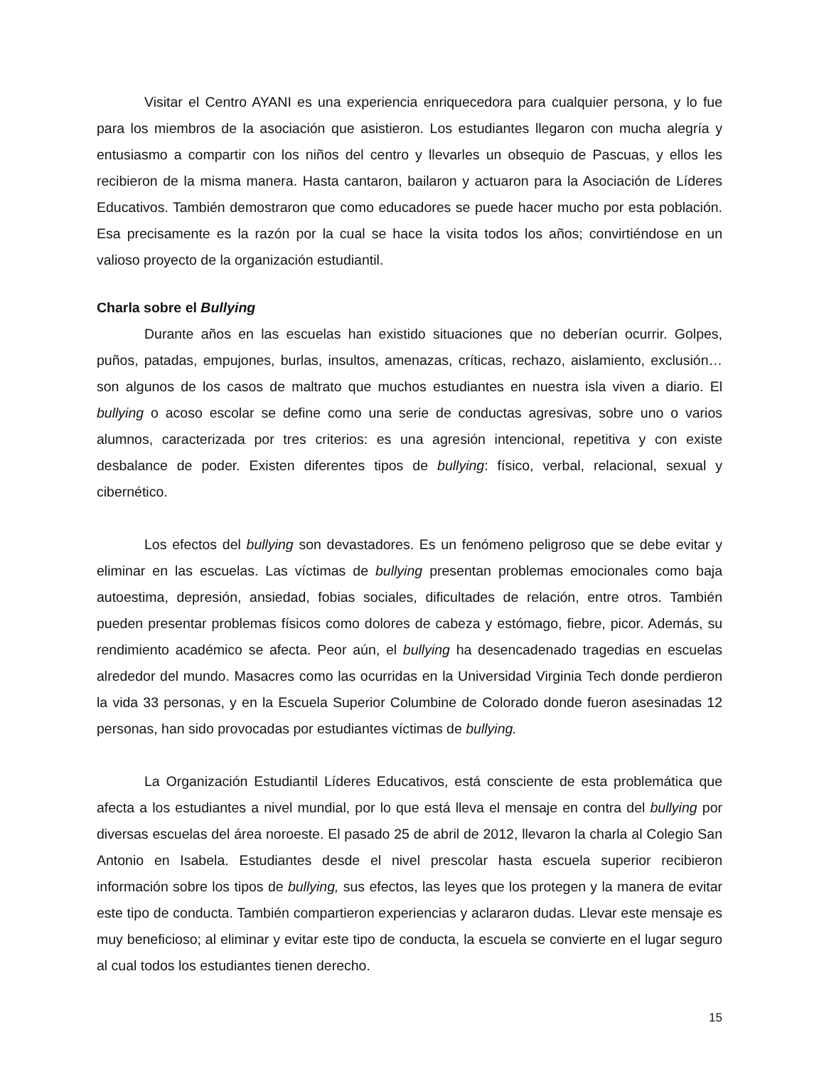Visitar el Centro AYANI es una experiencia enriquecedora para cualquier persona, y lo fue para los miembros de la asociación que asistieron. Los estudiantes llegaron con mucha alegría y entusiasmo a compartir con los niños del centro y llevarles un obsequio de Pascuas, y ellos les recibieron de la misma manera. Hasta cantaron, bailaron y actuaron para la Asociación de Líderes Educativos. También demostraron que como educadores se puede hacer mucho por esta población. Esa precisamente es la razón por la cual se hace la visita todos los años; convirtiéndose en un valioso proyecto de la organización estudiantil.
Charla sobre el Bullying
Durante años en las escuelas han existido situaciones que no deberían ocurrir. Golpes, puños, patadas, empujones, burlas, insultos, amenazas, críticas, rechazo, aislamiento, exclusión… son algunos de los casos de maltrato que muchos estudiantes en nuestra isla viven a diario. El bullying o acoso escolar se define como una serie de conductas agresivas, sobre uno o varios alumnos, caracterizada por tres criterios: es una agresión intencional, repetitiva y con existe desbalance de poder. Existen diferentes tipos de bullying: físico, verbal, relacional, sexual y cibernético.
Los efectos del bullying son devastadores. Es un fenómeno peligroso que se debe evitar y eliminar en las escuelas. Las víctimas de bullying presentan problemas emocionales como baja autoestima, depresión, ansiedad, fobias sociales, dificultades de relación, entre otros. También pueden presentar problemas físicos como dolores de cabeza y estómago, fiebre, picor. Además, su rendimiento académico se afecta. Peor aún, el bullying ha desencadenado tragedias en escuelas alrededor del mundo. Masacres como las ocurridas en la Universidad Virginia Tech donde perdieron la vida 33 personas, y en la Escuela Superior Columbine de Colorado donde fueron asesinadas 12 personas, han sido provocadas por estudiantes víctimas de bullying.
La Organización Estudiantil Líderes Educativos, está consciente de esta problemática que afecta a los estudiantes a nivel mundial, por lo que está lleva el mensaje en contra del bullying por diversas escuelas del área noroeste. El pasado 25 de abril de 2012, llevaron la charla al Colegio San Antonio en Isabela. Estudiantes desde el nivel prescolar hasta escuela superior recibieron información sobre los tipos de bullying, sus efectos, las leyes que los protegen y la manera de evitar este tipo de conducta. También compartieron experiencias y aclararon dudas. Llevar este mensaje es muy beneficioso; al eliminar y evitar este tipo de conducta, la escuela se convierte en el lugar seguro al cual todos los estudiantes tienen derecho.
15